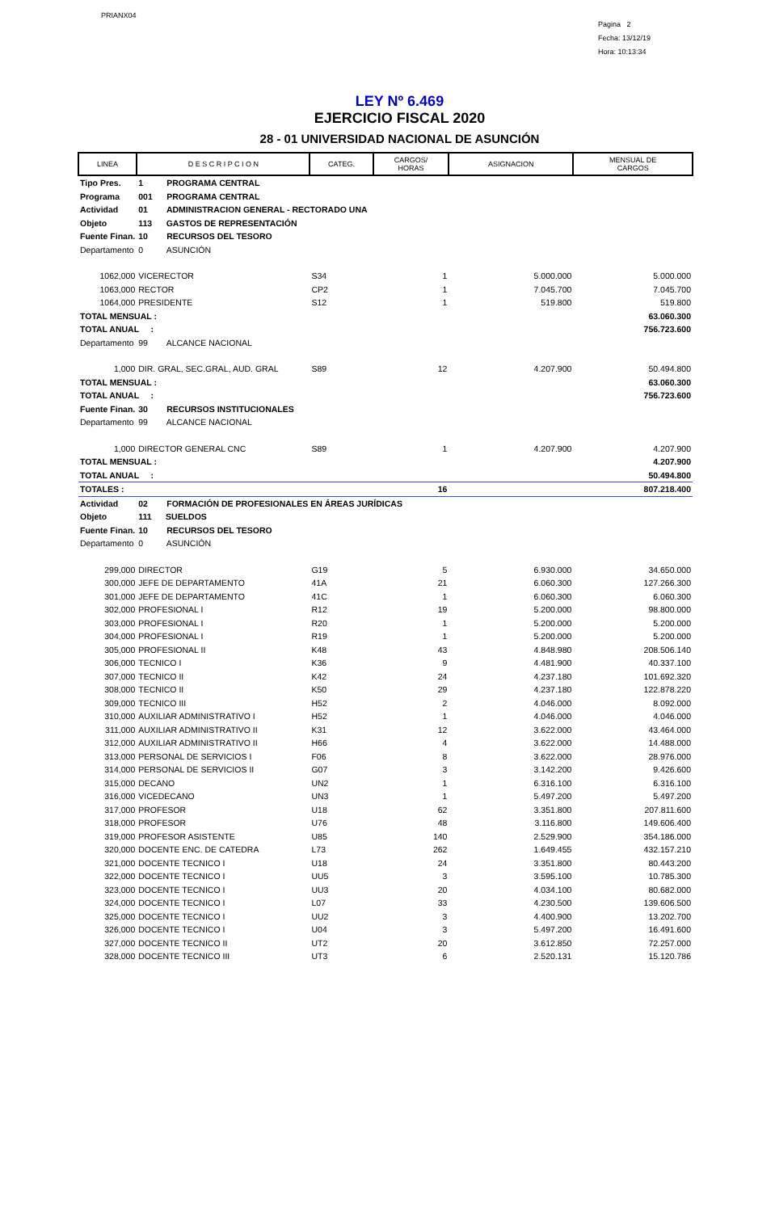PRIANX04
Pagina 2
Fecha: 13/12/19
Hora: 10:13:34
LEY Nº 6.469
EJERCICIO FISCAL 2020
28 - 01 UNIVERSIDAD NACIONAL DE ASUNCIÓN
| LINEA | D E S C R I P C I O N | CATEG. | CARGOS/ HORAS | ASIGNACION | MENSUAL DE CARGOS |
| --- | --- | --- | --- | --- | --- |
| Tipo Pres. | 1 PROGRAMA CENTRAL | | | | |
| Programa | 001 PROGRAMA CENTRAL | | | | |
| Actividad | 01 ADMINISTRACION GENERAL - RECTORADO UNA | | | | |
| Objeto | 113 GASTOS DE REPRESENTACIÓN | | | | |
| Fuente Finan. | 10 RECURSOS DEL TESORO | | | | |
| Departamento | 0 ASUNCIÓN | | | | |
| 1062,000 | VICERECTOR | S34 | 1 | 5.000.000 | 5.000.000 |
| 1063,000 | RECTOR | CP2 | 1 | 7.045.700 | 7.045.700 |
| 1064,000 | PRESIDENTE | S12 | 1 | 519.800 | 519.800 |
| TOTAL MENSUAL : | | | | | 63.060.300 |
| TOTAL ANUAL : | | | | | 756.723.600 |
| Departamento | 99 ALCANCE NACIONAL | | | | |
| 1,000 | DIR. GRAL, SEC.GRAL, AUD. GRAL | S89 | 12 | 4.207.900 | 50.494.800 |
| TOTAL MENSUAL : | | | | | 63.060.300 |
| TOTAL ANUAL : | | | | | 756.723.600 |
| Fuente Finan. | 30 RECURSOS INSTITUCIONALES | | | | |
| Departamento | 99 ALCANCE NACIONAL | | | | |
| 1,000 | DIRECTOR GENERAL CNC | S89 | 1 | 4.207.900 | 4.207.900 |
| TOTAL MENSUAL : | | | | | 4.207.900 |
| TOTAL ANUAL : | | | | | 50.494.800 |
| TOTALES : | | | 16 | | 807.218.400 |
| Actividad | 02 FORMACIÓN DE PROFESIONALES EN ÁREAS JURÍDICAS | | | | |
| Objeto | 111 SUELDOS | | | | |
| Fuente Finan. | 10 RECURSOS DEL TESORO | | | | |
| Departamento | 0 ASUNCIÓN | | | | |
| 299,000 | DIRECTOR | G19 | 5 | 6.930.000 | 34.650.000 |
| 300,000 | JEFE DE DEPARTAMENTO | 41A | 21 | 6.060.300 | 127.266.300 |
| 301,000 | JEFE DE DEPARTAMENTO | 41C | 1 | 6.060.300 | 6.060.300 |
| 302,000 | PROFESIONAL I | R12 | 19 | 5.200.000 | 98.800.000 |
| 303,000 | PROFESIONAL I | R20 | 1 | 5.200.000 | 5.200.000 |
| 304,000 | PROFESIONAL I | R19 | 1 | 5.200.000 | 5.200.000 |
| 305,000 | PROFESIONAL II | K48 | 43 | 4.848.980 | 208.506.140 |
| 306,000 | TECNICO I | K36 | 9 | 4.481.900 | 40.337.100 |
| 307,000 | TECNICO II | K42 | 24 | 4.237.180 | 101.692.320 |
| 308,000 | TECNICO II | K50 | 29 | 4.237.180 | 122.878.220 |
| 309,000 | TECNICO III | H52 | 2 | 4.046.000 | 8.092.000 |
| 310,000 | AUXILIAR ADMINISTRATIVO I | H52 | 1 | 4.046.000 | 4.046.000 |
| 311,000 | AUXILIAR ADMINISTRATIVO II | K31 | 12 | 3.622.000 | 43.464.000 |
| 312,000 | AUXILIAR ADMINISTRATIVO II | H66 | 4 | 3.622.000 | 14.488.000 |
| 313,000 | PERSONAL DE SERVICIOS I | F06 | 8 | 3.622.000 | 28.976.000 |
| 314,000 | PERSONAL DE SERVICIOS II | G07 | 3 | 3.142.200 | 9.426.600 |
| 315,000 | DECANO | UN2 | 1 | 6.316.100 | 6.316.100 |
| 316,000 | VICEDECANO | UN3 | 1 | 5.497.200 | 5.497.200 |
| 317,000 | PROFESOR | U18 | 62 | 3.351.800 | 207.811.600 |
| 318,000 | PROFESOR | U76 | 48 | 3.116.800 | 149.606.400 |
| 319,000 | PROFESOR ASISTENTE | U85 | 140 | 2.529.900 | 354.186.000 |
| 320,000 | DOCENTE ENC. DE CATEDRA | L73 | 262 | 1.649.455 | 432.157.210 |
| 321,000 | DOCENTE TECNICO I | U18 | 24 | 3.351.800 | 80.443.200 |
| 322,000 | DOCENTE TECNICO I | UU5 | 3 | 3.595.100 | 10.785.300 |
| 323,000 | DOCENTE TECNICO I | UU3 | 20 | 4.034.100 | 80.682.000 |
| 324,000 | DOCENTE TECNICO I | L07 | 33 | 4.230.500 | 139.606.500 |
| 325,000 | DOCENTE TECNICO I | UU2 | 3 | 4.400.900 | 13.202.700 |
| 326,000 | DOCENTE TECNICO I | U04 | 3 | 5.497.200 | 16.491.600 |
| 327,000 | DOCENTE TECNICO II | UT2 | 20 | 3.612.850 | 72.257.000 |
| 328,000 | DOCENTE TECNICO III | UT3 | 6 | 2.520.131 | 15.120.786 |